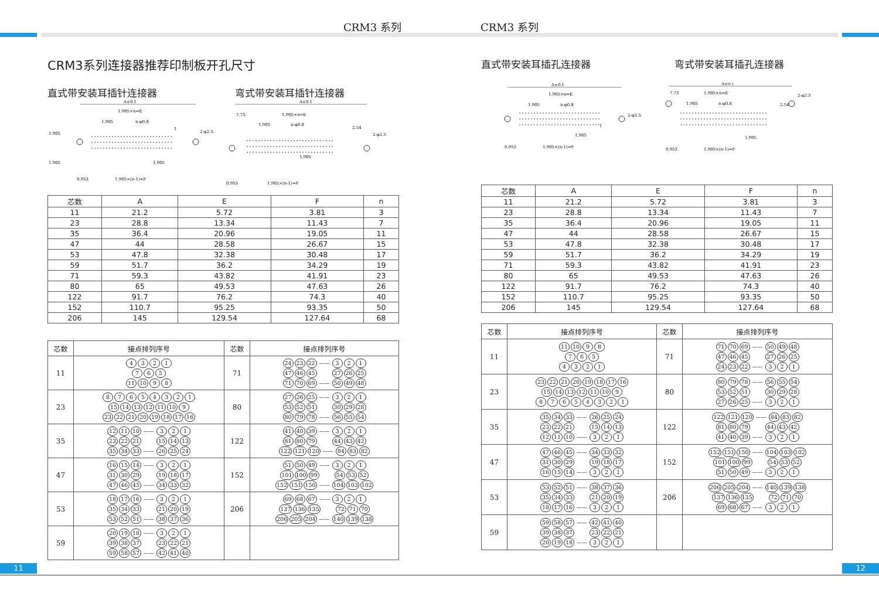CRM3 系列 CRM3 系列
CRM3系列连接器推荐印制板开孔尺寸
直式带安装耳插针连接器 弯式带安装耳插针连接器
A±0.1
1.905×n=E
1.905
n-φ0.8
2-φ2.5
1.905
0.953
1.905×(n-1)=F
1.905
1.905
1
A±0.1
7.75
1.905×n=E
1.905
n-φ0.8
2.54
2-φ2.5
1.905
0.953
1.905×(n-1)=F
| 芯数 | A | E | F | n |
| --- | --- | --- | --- | --- |
| 11 | 21.2 | 5.72 | 3.81 | 3 |
| 23 | 28.8 | 13.34 | 11.43 | 7 |
| 35 | 36.4 | 20.96 | 19.05 | 11 |
| 47 | 44 | 28.58 | 26.67 | 15 |
| 53 | 47.8 | 32.38 | 30.48 | 17 |
| 59 | 51.7 | 36.2 | 34.29 | 19 |
| 71 | 59.3 | 43.82 | 41.91 | 23 |
| 80 | 65 | 49.53 | 47.63 | 26 |
| 122 | 91.7 | 76.2 | 74.3 | 40 |
| 152 | 110.7 | 95.25 | 93.35 | 50 |
| 206 | 145 | 129.54 | 127.64 | 68 |
| 芯数 | 接点排列序号 | 芯数 | 接点排列序号 |
| --- | --- | --- | --- |
| 11 | 4 3 2 1 7 6 5 11 10 9 8 | 71 | 24 23 22 —— 3 2 1 47 46 45 27 26 25 71 70 69 —— 50 49 48 |
| 23 | 8 7 6 5 4 3 2 1 15 14 13 12 11 10 9 23 22 21 20 19 18 17 16 | 80 | 27 26 25 —— 3 2 1 53 52 51 30 29 28 80 79 78 —— 56 55 54 |
| 35 | 12 11 10 —— 3 2 1 23 22 21 15 14 13 35 34 33 —— 26 25 24 | 122 | 41 40 39 —— 3 2 1 81 80 79 44 43 42 122 121 120 —— 84 83 82 |
| 47 | 16 15 14 —— 3 2 1 31 30 29 19 18 17 47 46 45 —— 34 33 32 | 152 | 51 50 49 —— 3 2 1 101 100 99 54 53 52 152 151 150 —— 104 103 102 |
| 53 | 18 17 16 —— 3 2 1 35 34 33 21 20 19 53 52 51 —— 38 37 36 | 206 | 69 68 67 —— 3 2 1 137 136 135 72 71 70 206 205 204 —— 140 139 138 |
| 59 | 20 19 18 —— 3 2 1 39 38 37 23 22 21 59 58 57 —— 42 41 40 | | |
直式带安装耳插孔连接器 弯式带安装耳插孔连接器
A±0.1
1.905×n=E
1.905
n-φ0.8
2-φ2.5
1.905
0.953
1.905×(n-1)=F
1
A±0.1
7.75
1.905×n=E
1.905
n-φ0.8
2.54
2-φ2.5
1.905
0.953
1.905×(n-1)=F
| 芯数 | A | E | F | n |
| --- | --- | --- | --- | --- |
| 11 | 21.2 | 5.72 | 3.81 | 3 |
| 23 | 28.8 | 13.34 | 11.43 | 7 |
| 35 | 36.4 | 20.96 | 19.05 | 11 |
| 47 | 44 | 28.58 | 26.67 | 15 |
| 53 | 47.8 | 32.38 | 30.48 | 17 |
| 59 | 51.7 | 36.2 | 34.29 | 19 |
| 71 | 59.3 | 43.82 | 41.91 | 23 |
| 80 | 65 | 49.53 | 47.63 | 26 |
| 122 | 91.7 | 76.2 | 74.3 | 40 |
| 152 | 110.7 | 95.25 | 93.35 | 50 |
| 206 | 145 | 129.54 | 127.64 | 68 |
| 芯数 | 接点排列序号 | 芯数 | 接点排列序号 |
| --- | --- | --- | --- |
| 11 | 11 10 9 8 7 6 5 4 3 2 1 | 71 | 71 70 69 —— 50 49 48 47 46 45 27 26 25 24 23 22 —— 3 2 1 |
| 23 | 23 22 21 20 19 18 17 16 15 14 13 12 11 10 9 8 7 6 5 4 3 2 1 | 80 | 80 79 78 —— 56 55 54 53 52 51 30 29 28 27 26 25 —— 3 2 1 |
| 35 | 35 34 33 —— 26 25 24 23 22 21 15 14 13 12 11 10 —— 3 2 1 | 122 | 122 121 120 —— 84 83 82 81 80 79 44 43 42 41 40 39 —— 3 2 1 |
| 47 | 47 46 45 —— 34 33 32 31 30 29 19 18 17 16 15 14 —— 3 2 1 | 152 | 152 151 150 —— 104 103 102 101 100 99 54 53 52 51 50 49 —— 3 2 1 |
| 53 | 53 52 51 —— 38 37 36 35 34 33 21 20 19 18 17 16 —— 3 2 1 | 206 | 206 205 204 —— 140 139 138 137 136 135 72 71 70 69 68 67 —— 3 2 1 |
| 59 | 59 58 57 —— 42 41 40 39 38 37 23 22 21 20 19 18 —— 3 2 1 | | |
11 12